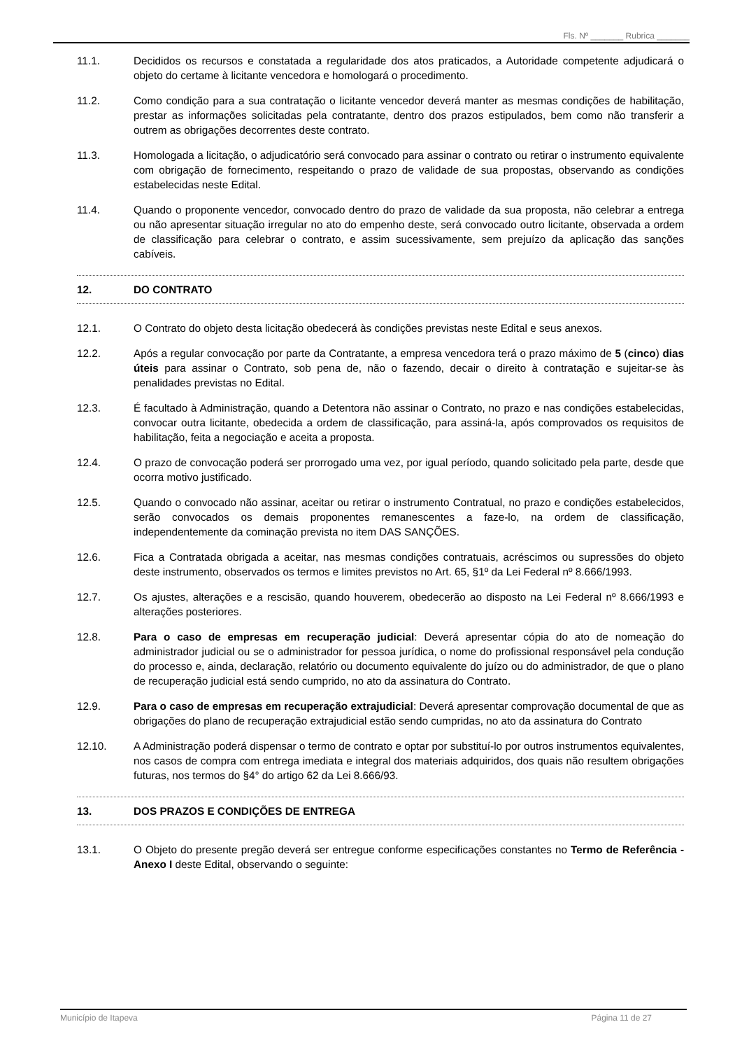Fls. Nº _______ Rubrica _______
11.1. Decididos os recursos e constatada a regularidade dos atos praticados, a Autoridade competente adjudicará o objeto do certame à licitante vencedora e homologará o procedimento.
11.2. Como condição para a sua contratação o licitante vencedor deverá manter as mesmas condições de habilitação, prestar as informações solicitadas pela contratante, dentro dos prazos estipulados, bem como não transferir a outrem as obrigações decorrentes deste contrato.
11.3. Homologada a licitação, o adjudicatório será convocado para assinar o contrato ou retirar o instrumento equivalente com obrigação de fornecimento, respeitando o prazo de validade de sua propostas, observando as condições estabelecidas neste Edital.
11.4. Quando o proponente vencedor, convocado dentro do prazo de validade da sua proposta, não celebrar a entrega ou não apresentar situação irregular no ato do empenho deste, será convocado outro licitante, observada a ordem de classificação para celebrar o contrato, e assim sucessivamente, sem prejuízo da aplicação das sanções cabíveis.
12. DO CONTRATO
12.1. O Contrato do objeto desta licitação obedecerá às condições previstas neste Edital e seus anexos.
12.2. Após a regular convocação por parte da Contratante, a empresa vencedora terá o prazo máximo de 5 (cinco) dias úteis para assinar o Contrato, sob pena de, não o fazendo, decair o direito à contratação e sujeitar-se às penalidades previstas no Edital.
12.3. É facultado à Administração, quando a Detentora não assinar o Contrato, no prazo e nas condições estabelecidas, convocar outra licitante, obedecida a ordem de classificação, para assiná-la, após comprovados os requisitos de habilitação, feita a negociação e aceita a proposta.
12.4. O prazo de convocação poderá ser prorrogado uma vez, por igual período, quando solicitado pela parte, desde que ocorra motivo justificado.
12.5. Quando o convocado não assinar, aceitar ou retirar o instrumento Contratual, no prazo e condições estabelecidos, serão convocados os demais proponentes remanescentes a faze-lo, na ordem de classificação, independentemente da cominação prevista no item DAS SANÇÕES.
12.6. Fica a Contratada obrigada a aceitar, nas mesmas condições contratuais, acréscimos ou supressões do objeto deste instrumento, observados os termos e limites previstos no Art. 65, §1º da Lei Federal nº 8.666/1993.
12.7. Os ajustes, alterações e a rescisão, quando houverem, obedecerão ao disposto na Lei Federal nº 8.666/1993 e alterações posteriores.
12.8. Para o caso de empresas em recuperação judicial: Deverá apresentar cópia do ato de nomeação do administrador judicial ou se o administrador for pessoa jurídica, o nome do profissional responsável pela condução do processo e, ainda, declaração, relatório ou documento equivalente do juízo ou do administrador, de que o plano de recuperação judicial está sendo cumprido, no ato da assinatura do Contrato.
12.9. Para o caso de empresas em recuperação extrajudicial: Deverá apresentar comprovação documental de que as obrigações do plano de recuperação extrajudicial estão sendo cumpridas, no ato da assinatura do Contrato
12.10. A Administração poderá dispensar o termo de contrato e optar por substituí-lo por outros instrumentos equivalentes, nos casos de compra com entrega imediata e integral dos materiais adquiridos, dos quais não resultem obrigações futuras, nos termos do §4° do artigo 62 da Lei 8.666/93.
13. DOS PRAZOS E CONDIÇÕES DE ENTREGA
13.1. O Objeto do presente pregão deverá ser entregue conforme especificações constantes no Termo de Referência - Anexo I deste Edital, observando o seguinte:
Município de Itapeva Página 11 de 27